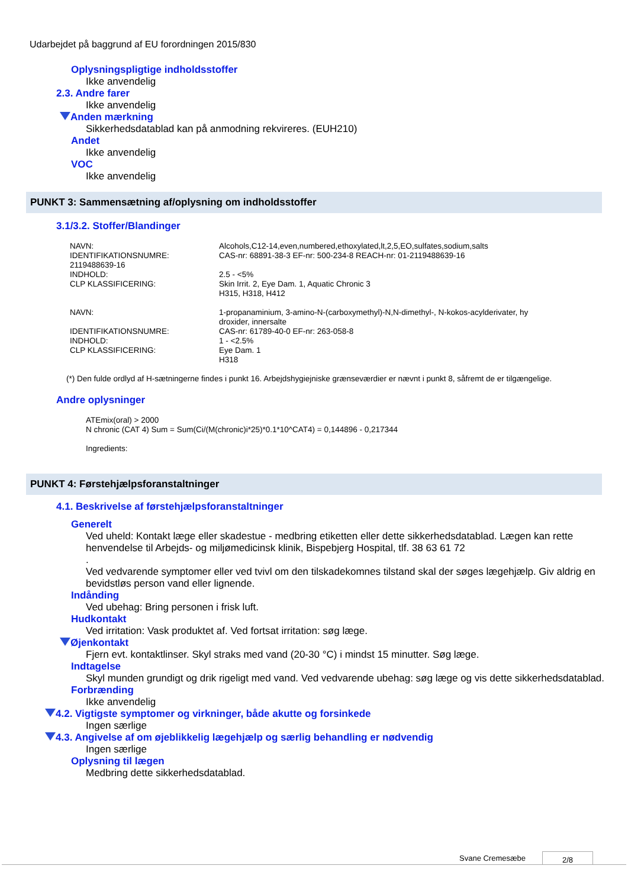Udarbejdet på baggrund af EU forordningen 2015/830
Oplysningspligtige indholdsstoffer
Ikke anvendelig
2.3. Andre farer
Ikke anvendelig
Anden mærkning
Sikkerhedsdatablad kan på anmodning rekvireres. (EUH210)
Andet
Ikke anvendelig
VOC
Ikke anvendelig
PUNKT 3: Sammensætning af/oplysning om indholdsstoffer
3.1/3.2. Stoffer/Blandinger
| NAVN: | Alcohols,C12-14,even,numbered,ethoxylated,lt,2,5,EO,sulfates,sodium,salts |
| IDENTIFIKATIONSNUMRE: | CAS-nr: 68891-38-3 EF-nr: 500-234-8 REACH-nr: 01-2119488639-16 |
| 2119488639-16 | |
| INDHOLD: | 2.5 - <5% |
| CLP KLASSIFICERING: | Skin Irrit. 2, Eye Dam. 1, Aquatic Chronic 3 H315, H318, H412 |
| NAVN: | 1-propanaminium, 3-amino-N-(carboxymethyl)-N,N-dimethyl-, N-kokos-acylderivater, hy droxider, innersalte |
| IDENTIFIKATIONSNUMRE: | CAS-nr: 61789-40-0 EF-nr: 263-058-8 |
| INDHOLD: | 1 - <2.5% |
| CLP KLASSIFICERING: | Eye Dam. 1 H318 |
(*) Den fulde ordlyd af H-sætningerne findes i punkt 16. Arbejdshygiejniske grænseværdier er nævnt i punkt 8, såfremt de er tilgængelige.
Andre oplysninger
ATEmix(oral) > 2000
N chronic (CAT 4) Sum = Sum(Ci/(M(chronic)i*25)*0.1*10^CAT4) = 0,144896 - 0,217344
Ingredients:
PUNKT 4: Førstehjælpsforanstaltninger
4.1. Beskrivelse af førstehjælpsforanstaltninger
Generelt
Ved uheld: Kontakt læge eller skadestue - medbring etiketten eller dette sikkerhedsdatablad. Lægen kan rette henvendelse til Arbejds- og miljømedicinsk klinik, Bispebjerg Hospital, tlf. 38 63 61 72
.
Ved vedvarende symptomer eller ved tvivl om den tilskadekomnes tilstand skal der søges lægehjælp. Giv aldrig en bevidstløs person vand eller lignende.
Indånding
Ved ubehag: Bring personen i frisk luft.
Hudkontakt
Ved irritation: Vask produktet af. Ved fortsat irritation: søg læge.
Øjenkontakt
Fjern evt. kontaktlinser. Skyl straks med vand (20-30 °C) i mindst 15 minutter. Søg læge.
Indtagelse
Skyl munden grundigt og drik rigeligt med vand. Ved vedvarende ubehag: søg læge og vis dette sikkerhedsdatablad.
Forbrænding
Ikke anvendelig
4.2. Vigtigste symptomer og virkninger, både akutte og forsinkede
Ingen særlige
4.3. Angivelse af om øjeblikkelig lægehjælp og særlig behandling er nødvendig
Ingen særlige
Oplysning til lægen
Medbring dette sikkerhedsdatablad.
Svane Cremesæbe 2/8